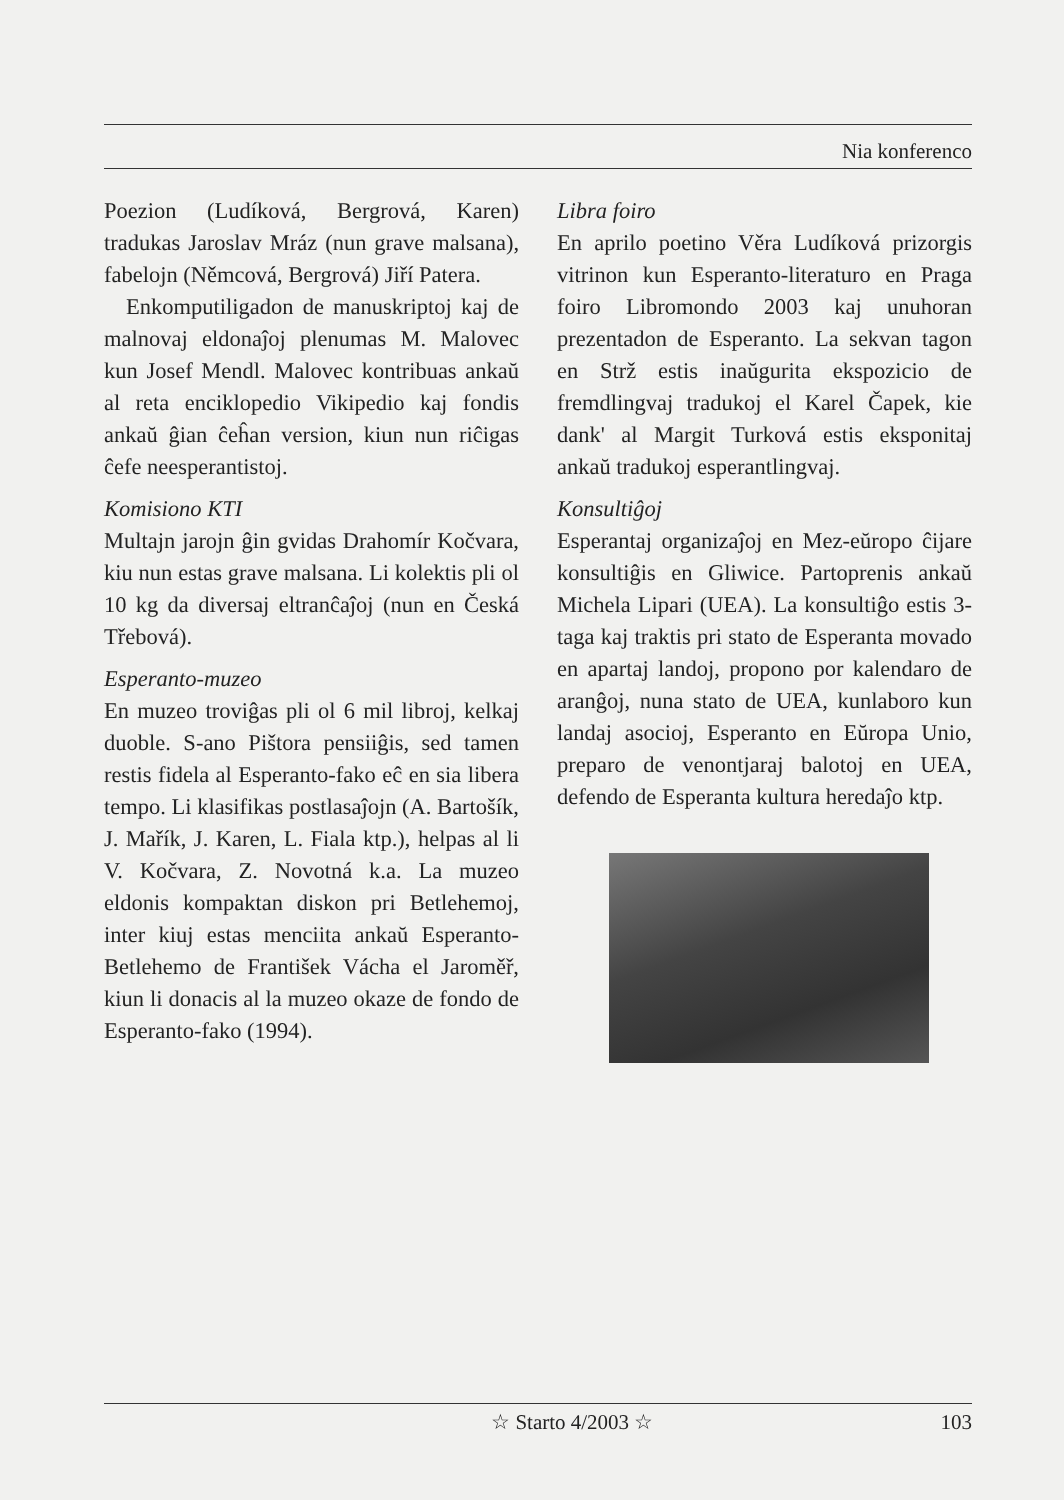Nia konferenco
Poezion (Ludíková, Bergrová, Karen) tradukas Jaroslav Mráz (nun grave malsana), fabelojn (Němcová, Bergrová) Jiří Patera.
Enkomputiligadon de manuskriptoj kaj de malnovaj eldonaĵoj plenumas M. Malovec kun Josef Mendl. Malovec kontribuas ankaŭ al reta enciklopedio Vikipedio kaj fondis ankaŭ ĝian ĉeĥan version, kiun nun riĉigas ĉefe neesperantistoj.
Komisiono KTI
Multajn jarojn ĝin gvidas Drahomír Kočvara, kiu nun estas grave malsana. Li kolektis pli ol 10 kg da diversaj eltranĉaĵoj (nun en Česká Třebová).
Esperanto-muzeo
En muzeo troviĝas pli ol 6 mil libroj, kelkaj duoble. S-ano Pištora pensiiĝis, sed tamen restis fidela al Esperanto-fako eĉ en sia libera tempo. Li klasifikas postlasaĵojn (A. Bartošík, J. Mařík, J. Karen, L. Fiala ktp.), helpas al li V. Kočvara, Z. Novotná k.a. La muzeo eldonis kompaktan diskon pri Betlehemoj, inter kiuj estas menciita ankaŭ Esperanto-Betlehemo de František Vácha el Jaroměř, kiun li donacis al la muzeo okaze de fondo de Esperanto-fako (1994).
Libra foiro
En aprilo poetino Věra Ludíková prizorgis vitrinon kun Esperanto-literaturo en Praga foiro Libromondo 2003 kaj unuhoran prezentadon de Esperanto. La sekvan tagon en Strž estis inaŭgurita ekspozicio de fremdlingvaj tradukoj el Karel Čapek, kie dank' al Margit Turková estis eksponitaj ankaŭ tradukoj esperantlingvaj.
Konsultiĝoj
Esperantaj organizaĵoj en Mez-eŭropo ĉijare konsultiĝis en Gliwice. Partoprenis ankaŭ Michela Lipari (UEA). La konsultiĝo estis 3-taga kaj traktis pri stato de Esperanta movado en apartaj landoj, propono por kalendaro de aranĝoj, nuna stato de UEA, kunlaboro kun landaj asocioj, Esperanto en Eŭropa Unio, preparo de venontjaraj balotoj en UEA, defendo de Esperanta kultura heredaĵo ktp.
☆ Starto 4/2003 ☆ 103